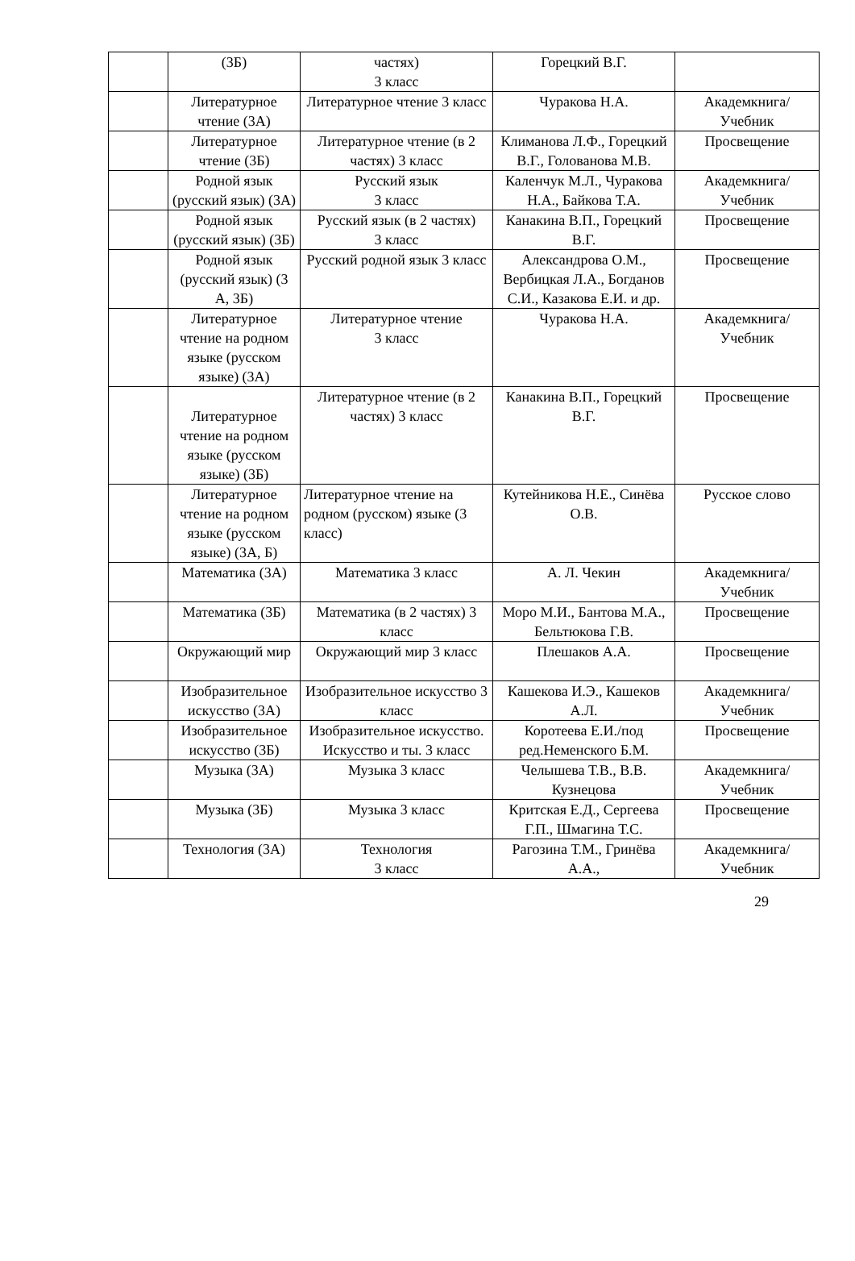| | (3Б) | частях) 3 класс | Горецкий В.Г. | |
| | Литературное чтение (3А) | Литературное чтение 3 класс | Чуракова Н.А. | Академкнига/Учебник |
| | Литературное чтение (3Б) | Литературное чтение (в 2 частях) 3 класс | Климанова Л.Ф., Горецкий В.Г., Голованова М.В. | Просвещение |
| | Родной язык (русский язык) (3А) | Русский язык 3 класс | Каленчук М.Л., Чуракова Н.А., Байкова Т.А. | Академкнига/Учебник |
| | Родной язык (русский язык) (3Б) | Русский язык (в 2 частях) 3 класс | Канакина В.П., Горецкий В.Г. | Просвещение |
| | Родной язык (русский язык) (3 А, 3Б) | Русский родной язык 3 класс | Александрова О.М., Вербицкая Л.А., Богданов С.И., Казакова Е.И. и др. | Просвещение |
| | Литературное чтение на родном языке (русском языке) (3А) | Литературное чтение 3 класс | Чуракова Н.А. | Академкнига/Учебник |
| | Литературное чтение на родном языке (русском языке) (3Б) | Литературное чтение (в 2 частях) 3 класс | Канакина В.П., Горецкий В.Г. | Просвещение |
| | Литературное чтение на родном языке (русском языке) (3А, Б) | Литературное чтение на родном (русском) языке (3 класс) | Кутейникова Н.Е., Синёва О.В. | Русское слово |
| | Математика (3А) | Математика 3 класс | А. Л. Чекин | Академкнига/Учебник |
| | Математика (3Б) | Математика (в 2 частях) 3 класс | Моро М.И., Бантова М.А., Бельтюкова Г.В. | Просвещение |
| | Окружающий мир | Окружающий мир 3 класс | Плешаков А.А. | Просвещение |
| | Изобразительное искусство (3А) | Изобразительное искусство 3 класс | Кашекова И.Э., Кашеков А.Л. | Академкнига/Учебник |
| | Изобразительное искусство (3Б) | Изобразительное искусство. Искусство и ты. 3 класс | Коротеева Е.И./под ред.Неменского Б.М. | Просвещение |
| | Музыка (3А) | Музыка 3 класс | Челышева Т.В., В.В. Кузнецова | Академкнига/Учебник |
| | Музыка (3Б) | Музыка 3 класс | Критская Е.Д., Сергеева Г.П., Шмагина Т.С. | Просвещение |
| | Технология (3А) | Технология 3 класс | Рагозина Т.М., Гринёва А.А., | Академкнига/Учебник |
29